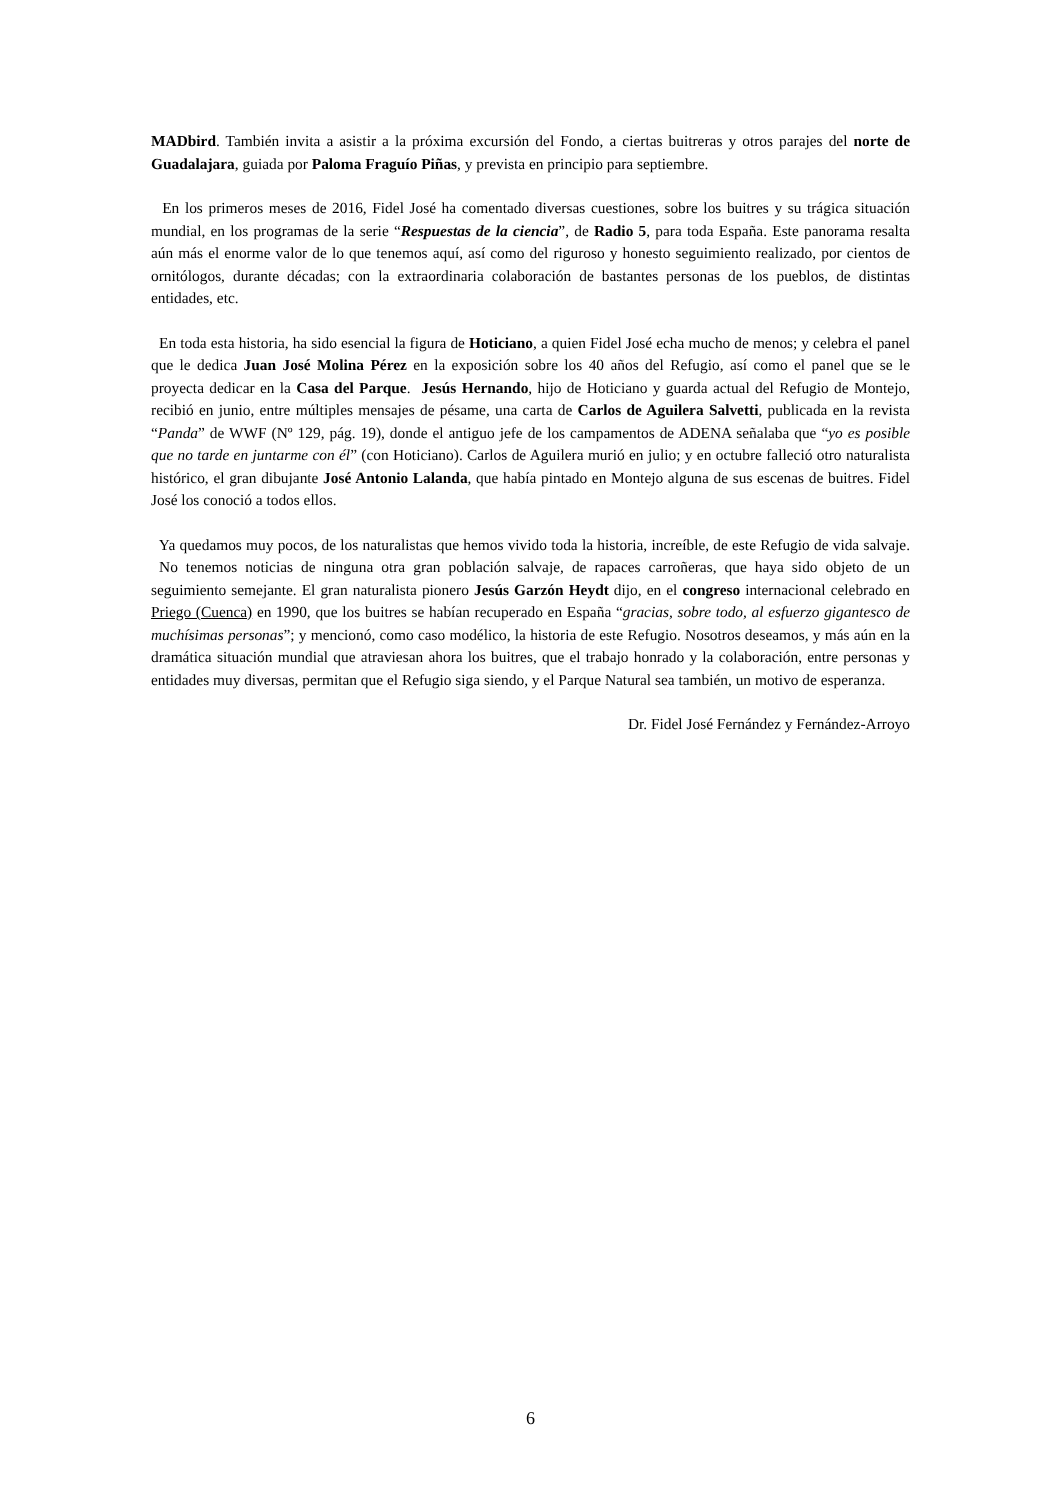MADbird. También invita a asistir a la próxima excursión del Fondo, a ciertas buitreras y otros parajes del norte de Guadalajara, guiada por Paloma Fraguío Piñas, y prevista en principio para septiembre.
En los primeros meses de 2016, Fidel José ha comentado diversas cuestiones, sobre los buitres y su trágica situación mundial, en los programas de la serie “Respuestas de la ciencia”, de Radio 5, para toda España. Este panorama resalta aún más el enorme valor de lo que tenemos aquí, así como del riguroso y honesto seguimiento realizado, por cientos de ornitólogos, durante décadas; con la extraordinaria colaboración de bastantes personas de los pueblos, de distintas entidades, etc.
En toda esta historia, ha sido esencial la figura de Hoticiano, a quien Fidel José echa mucho de menos; y celebra el panel que le dedica Juan José Molina Pérez en la exposición sobre los 40 años del Refugio, así como el panel que se le proyecta dedicar en la Casa del Parque. Jesús Hernando, hijo de Hoticiano y guarda actual del Refugio de Montejo, recibió en junio, entre múltiples mensajes de pésame, una carta de Carlos de Aguilera Salvetti, publicada en la revista “Panda” de WWF (Nº 129, pág. 19), donde el antiguo jefe de los campamentos de ADENA señalaba que “yo es posible que no tarde en juntarme con él” (con Hoticiano). Carlos de Aguilera murió en julio; y en octubre falleció otro naturalista histórico, el gran dibujante José Antonio Lalanda, que había pintado en Montejo alguna de sus escenas de buitres. Fidel José los conoció a todos ellos.
Ya quedamos muy pocos, de los naturalistas que hemos vivido toda la historia, increíble, de este Refugio de vida salvaje. No tenemos noticias de ninguna otra gran población salvaje, de rapaces carroñeras, que haya sido objeto de un seguimiento semejante. El gran naturalista pionero Jesús Garzón Heydt dijo, en el congreso internacional celebrado en Priego (Cuenca) en 1990, que los buitres se habían recuperado en España “gracias, sobre todo, al esfuerzo gigantesco de muchísimas personas”; y mencionó, como caso modélico, la historia de este Refugio. Nosotros deseamos, y más aún en la dramática situación mundial que atraviesan ahora los buitres, que el trabajo honrado y la colaboración, entre personas y entidades muy diversas, permitan que el Refugio siga siendo, y el Parque Natural sea también, un motivo de esperanza.
Dr. Fidel José Fernández y Fernández-Arroyo
6